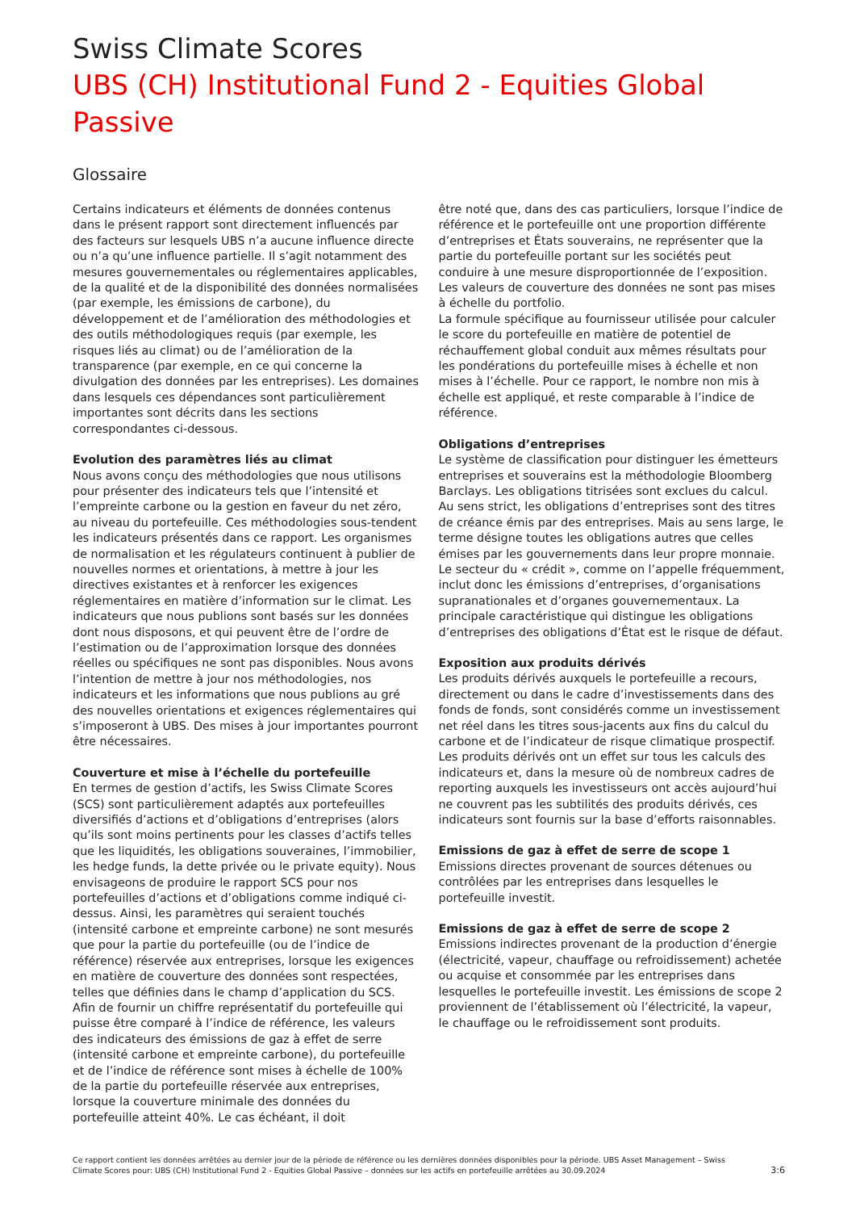Swiss Climate Scores
UBS (CH) Institutional Fund 2 - Equities Global Passive
Glossaire
Certains indicateurs et éléments de données contenus dans le présent rapport sont directement influencés par des facteurs sur lesquels UBS n’a aucune influence directe ou n’a qu’une influence partielle. Il s’agit notamment des mesures gouvernementales ou réglementaires applicables, de la qualité et de la disponibilité des données normalisées (par exemple, les émissions de carbone), du développement et de l’amélioration des méthodologies et des outils méthodologiques requis (par exemple, les risques liés au climat) ou de l’amélioration de la transparence (par exemple, en ce qui concerne la divulgation des données par les entreprises). Les domaines dans lesquels ces dépendances sont particulièrement importantes sont décrits dans les sections correspondantes ci-dessous.
Evolution des paramètres liés au climat
Nous avons conçu des méthodologies que nous utilisons pour présenter des indicateurs tels que l’intensité et l’empreinte carbone ou la gestion en faveur du net zéro, au niveau du portefeuille. Ces méthodologies sous-tendent les indicateurs présentés dans ce rapport. Les organismes de normalisation et les régulateurs continuent à publier de nouvelles normes et orientations, à mettre à jour les directives existantes et à renforcer les exigences réglementaires en matière d’information sur le climat. Les indicateurs que nous publions sont basés sur les données dont nous disposons, et qui peuvent être de l’ordre de l’estimation ou de l’approximation lorsque des données réelles ou spécifiques ne sont pas disponibles. Nous avons l’intention de mettre à jour nos méthodologies, nos indicateurs et les informations que nous publions au gré des nouvelles orientations et exigences réglementaires qui s’imposeront à UBS. Des mises à jour importantes pourront être nécessaires.
Couverture et mise à l’échelle du portefeuille
En termes de gestion d’actifs, les Swiss Climate Scores (SCS) sont particulièrement adaptés aux portefeuilles diversifiés d’actions et d’obligations d’entreprises (alors qu’ils sont moins pertinents pour les classes d’actifs telles que les liquidités, les obligations souveraines, l’immobilier, les hedge funds, la dette privée ou le private equity). Nous envisageons de produire le rapport SCS pour nos portefeuilles d’actions et d’obligations comme indiqué ci-dessus. Ainsi, les paramètres qui seraient touchés (intensité carbone et empreinte carbone) ne sont mesurés que pour la partie du portefeuille (ou de l’indice de référence) réservée aux entreprises, lorsque les exigences en matière de couverture des données sont respectées, telles que définies dans le champ d’application du SCS. Afin de fournir un chiffre représentatif du portefeuille qui puisse être comparé à l’indice de référence, les valeurs des indicateurs des émissions de gaz à effet de serre (intensité carbone et empreinte carbone), du portefeuille et de l’indice de référence sont mises à échelle de 100% de la partie du portefeuille réservée aux entreprises, lorsque la couverture minimale des données du portefeuille atteint 40%. Le cas échéant, il doit
être noté que, dans des cas particuliers, lorsque l’indice de référence et le portefeuille ont une proportion différente d’entreprises et États souverains, ne représenter que la partie du portefeuille portant sur les sociétés peut conduire à une mesure disproportionnée de l’exposition. Les valeurs de couverture des données ne sont pas mises à échelle du portfolio.
La formule spécifique au fournisseur utilisée pour calculer le score du portefeuille en matière de potentiel de réchauffement global conduit aux mêmes résultats pour les pondérations du portefeuille mises à échelle et non mises à l’échelle. Pour ce rapport, le nombre non mis à échelle est appliqué, et reste comparable à l’indice de référence.
Obligations d’entreprises
Le système de classification pour distinguer les émetteurs entreprises et souverains est la méthodologie Bloomberg Barclays. Les obligations titrisées sont exclues du calcul. Au sens strict, les obligations d’entreprises sont des titres de créance émis par des entreprises. Mais au sens large, le terme désigne toutes les obligations autres que celles émises par les gouvernements dans leur propre monnaie. Le secteur du « crédit », comme on l’appelle fréquemment, inclut donc les émissions d’entreprises, d’organisations supranationales et d’organes gouvernementaux. La principale caractéristique qui distingue les obligations d’entreprises des obligations d’État est le risque de défaut.
Exposition aux produits dérivés
Les produits dérivés auxquels le portefeuille a recours, directement ou dans le cadre d’investissements dans des fonds de fonds, sont considérés comme un investissement net réel dans les titres sous-jacents aux fins du calcul du carbone et de l’indicateur de risque climatique prospectif. Les produits dérivés ont un effet sur tous les calculs des indicateurs et, dans la mesure où de nombreux cadres de reporting auxquels les investisseurs ont accès aujourd’hui ne couvrent pas les subtilités des produits dérivés, ces indicateurs sont fournis sur la base d’efforts raisonnables.
Emissions de gaz à effet de serre de scope 1
Emissions directes provenant de sources détenues ou contrôlées par les entreprises dans lesquelles le portefeuille investit.
Emissions de gaz à effet de serre de scope 2
Emissions indirectes provenant de la production d’énergie (électricité, vapeur, chauffage ou refroidissement) achetée ou acquise et consommée par les entreprises dans lesquelles le portefeuille investit. Les émissions de scope 2 proviennent de l’établissement où l’électricité, la vapeur, le chauffage ou le refroidissement sont produits.
Ce rapport contient les données arrêtées au dernier jour de la période de référence ou les dernières données disponibles pour la période. UBS Asset Management – Swiss
Climate Scores pour: UBS (CH) Institutional Fund 2 - Equities Global Passive – données sur les actifs en portefeuille arrêtées au 30.09.2024
3:6